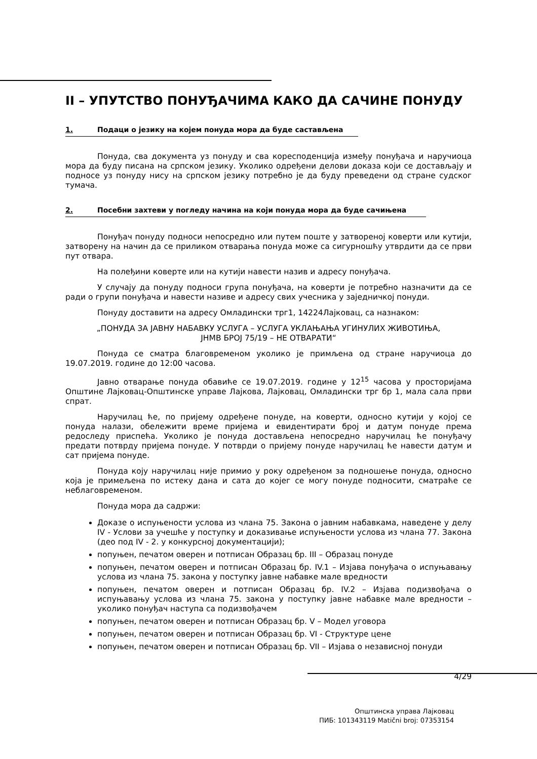II – УПУТСТВО ПОНУЂАЧИМА КАКО ДА САЧИНЕ ПОНУДУ
1. Подаци о језику на којем понуда мора да буде састављена
Понуда, сва документа уз понуду и сва коресподенција између понуђача и наручиоца мора да буду писана на српском језику. Уколико одређени делови доказа који се достављају и подносе уз понуду нису на српском језику потребно је да буду преведени од стране судског тумача.
2. Посебни захтеви у погледу начина на који понуда мора да буде сачињена
Понуђач понуду подноси непосредно или путем поште у затвореној коверти или кутији, затворену на начин да се приликом отварања понуда може са сигурношћу утврдити да се први пут отвара.
На полеђини коверте или на кутији навести назив и адресу понуђача.
У случају да понуду подноси група понуђача, на коверти је потребно назначити да се ради о групи понуђача и навести називе и адресу свих учесника у заједничкој понуди.
Понуду доставити на адресу Омладински трг1, 14224Лајковац, са назнаком:
„ПОНУДА ЗА ЈАВНУ НАБАВКУ УСЛУГА – УСЛУГА УКЛАЊАЊА УГИНУЛИХ ЖИВОТИЊА,
ЈНМВ БРОЈ 75/19 – НЕ ОТВАРАТИ“
Понуда се сматра благовременом уколико је примљена од стране наручиоца до 19.07.2019. године до 12:00 часова.
Јавно отварање понуда обавиће се 19.07.2019. године у 12<sup>15</sup> часова у просторијама Општине Лајковац-Општинске управе Лајкова, Лајковац, Омладински трг бр 1, мала сала први спрат.
Наручилац ће, по пријему одређене понуде, на коверти, односно кутији у којој се понуда налази, обележити време пријема и евидентирати број и датум понуде према редоследу приспећа. Уколико је понуда достављена непосредно наручилац ће понуђачу предати потврду пријема понуде. У потврди о пријему понуде наручилац ће навести датум и сат пријема понуде.
Понуда коју наручилац није примио у року одређеном за подношење понуда, односно која је примељена по истеку дана и сата до којег се могу понуде подносити, сматраће се неблаговременом.
Понуда мора да садржи:
Доказе о испуњености услова из члана 75. Закона о јавним набавкама, наведене у делу IV - Услови за учешће у поступку и доказивање испуњености услова из члана 77. Закона (део под IV - 2. у конкурсној документацији);
попуњен, печатом оверен и потписан Образац бр. III – Образац понуде
попуњен, печатом оверен и потписан Образац бр. IV.1 – Изјава понуђача о испуњавању услова из члана 75. закона у поступку јавне набавке мале вредности
попуњен, печатом оверен и потписан Образац бр. IV.2 – Изјава подизвођача о испуњавању услова из члана 75. закона у поступку јавне набавке мале вредности – уколико понуђач наступа са подизвођачем
попуњен, печатом оверен и потписан Образац бр. V – Модел уговора
попуњен, печатом оверен и потписан Образац бр. VI - Структуре цене
попуњен, печатом оверен и потписан Образац бр. VII – Изјава о независној понуди
4/29
Општинска управа Лајковац
ПИБ: 101343119 Matični broj: 07353154